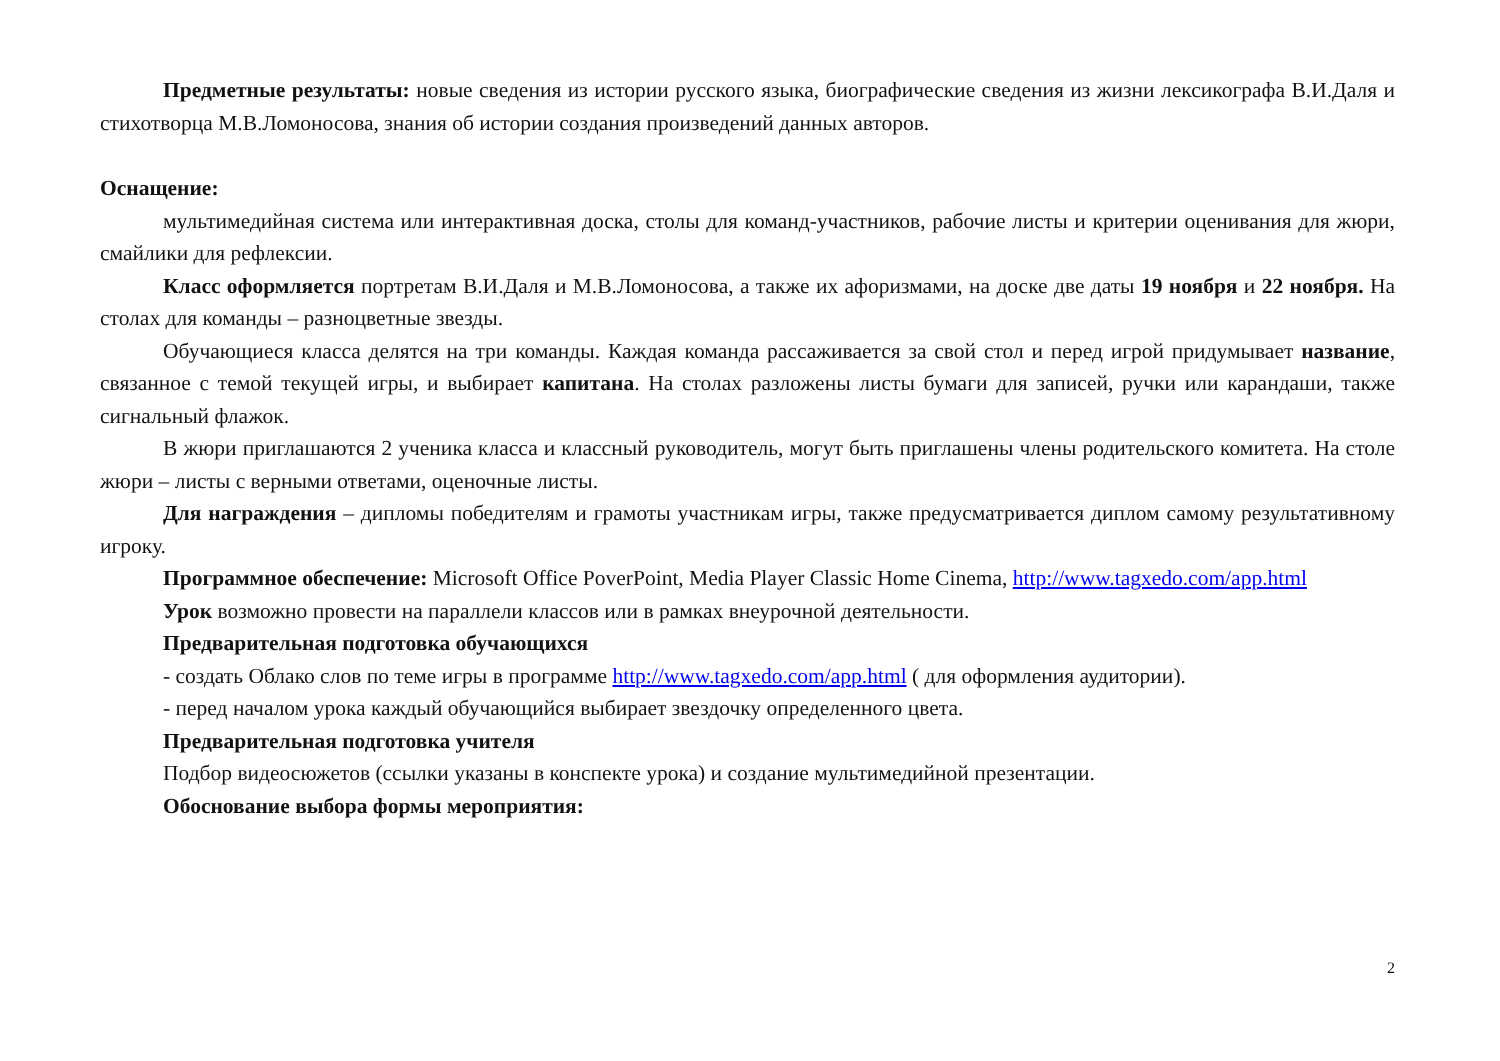Предметные результаты: новые сведения из истории русского языка, биографические сведения из жизни лексикографа В.И.Даля и стихотворца М.В.Ломоносова, знания об истории создания произведений данных авторов.
Оснащение:
мультимедийная система или интерактивная доска, столы для команд-участников, рабочие листы и критерии оценивания для жюри, смайлики для рефлексии.
Класс оформляется портретам В.И.Даля и М.В.Ломоносова, а также их афоризмами, на доске две даты 19 ноября и 22 ноября. На столах для команды – разноцветные звезды.
Обучающиеся класса делятся на три команды. Каждая команда рассаживается за свой стол и перед игрой придумывает название, связанное с темой текущей игры, и выбирает капитана. На столах разложены листы бумаги для записей, ручки или карандаши, также сигнальный флажок.
В жюри приглашаются 2 ученика класса и классный руководитель, могут быть приглашены члены родительского комитета. На столе жюри – листы с верными ответами, оценочные листы.
Для награждения – дипломы победителям и грамоты участникам игры, также предусматривается диплом самому результативному игроку.
Программное обеспечение: Microsoft Office PoverPoint, Media Player Classic Home Cinema, http://www.tagxedo.com/app.html
Урок возможно провести на параллели классов или в рамках внеурочной деятельности.
Предварительная подготовка обучающихся
- создать Облако слов по теме игры в программе http://www.tagxedo.com/app.html ( для оформления аудитории).
- перед началом урока каждый обучающийся выбирает звездочку определенного цвета.
Предварительная подготовка учителя
Подбор видеосюжетов (ссылки указаны в конспекте урока) и создание мультимедийной презентации.
Обоснование выбора формы мероприятия:
2